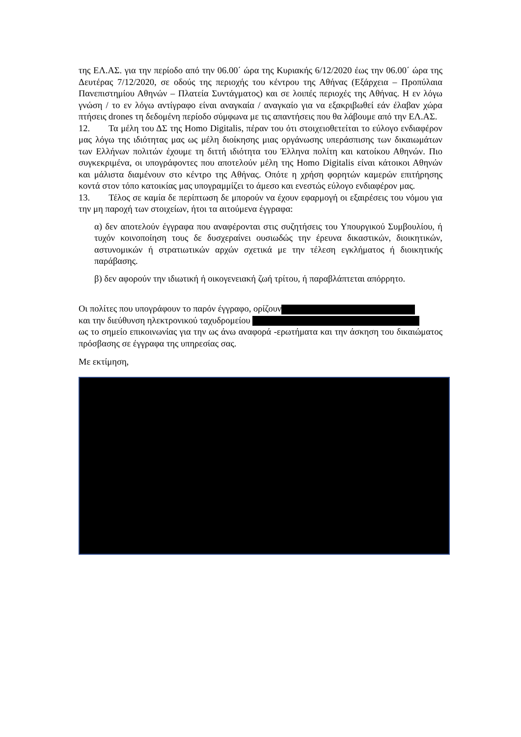της ΕΛ.ΑΣ. για την περίοδο από την 06.00΄ ώρα της Κυριακής 6/12/2020 έως την 06.00΄ ώρα της Δευτέρας 7/12/2020, σε οδούς της περιοχής του κέντρου της Αθήνας (Εξάρχεια – Προπύλαια Πανεπιστημίου Αθηνών – Πλατεία Συντάγματος) και σε λοιπές περιοχές της Αθήνας. Η εν λόγω γνώση / το εν λόγω αντίγραφο είναι αναγκαία / αναγκαίο για να εξακριβωθεί εάν έλαβαν χώρα πτήσεις drones τη δεδομένη περίοδο σύμφωνα με τις απαντήσεις που θα λάβουμε από την ΕΛ.ΑΣ.
12. Τα μέλη του ΔΣ της Homo Digitalis, πέραν του ότι στοιχειοθετείται το εύλογο ενδιαφέρον μας λόγω της ιδιότητας μας ως μέλη διοίκησης μιας οργάνωσης υπεράσπισης των δικαιωμάτων των Ελλήνων πολιτών έχουμε τη διττή ιδιότητα του Έλληνα πολίτη και κατοίκου Αθηνών. Πιο συγκεκριμένα, οι υπογράφοντες που αποτελούν μέλη της Homo Digitalis είναι κάτοικοι Αθηνών και μάλιστα διαμένουν στο κέντρο της Αθήνας. Οπότε η χρήση φορητών καμερών επιτήρησης κοντά στον τόπο κατοικίας μας υπογραμμίζει το άμεσο και ενεστώς εύλογο ενδιαφέρον μας.
13. Τέλος σε καμία δε περίπτωση δε μπορούν να έχουν εφαρμογή οι εξαιρέσεις του νόμου για την μη παροχή των στοιχείων, ήτοι τα αιτούμενα έγγραφα:
α) δεν αποτελούν έγγραφα που αναφέρονται στις συζητήσεις του Υπουργικού Συμβουλίου, ή τυχόν κοινοποίηση τους δε δυσχεραίνει ουσιωδώς την έρευνα δικαστικών, διοικητικών, αστυνομικών ή στρατιωτικών αρχών σχετικά με την τέλεση εγκλήματος ή διοικητικής παράβασης.
β) δεν αφορούν την ιδιωτική ή οικογενειακή ζωή τρίτου, ή παραβλάπτεται απόρρητο.
Οι πολίτες που υπογράφουν το παρόν έγγραφο, ορίζουν
και την διεύθυνση ηλεκτρονικού ταχυδρομείου
ως το σημείο επικοινωνίας για την ως άνω αναφορά -ερωτήματα και την άσκηση του δικαιώματος πρόσβασης σε έγγραφα της υπηρεσίας σας.
Με εκτίμηση,